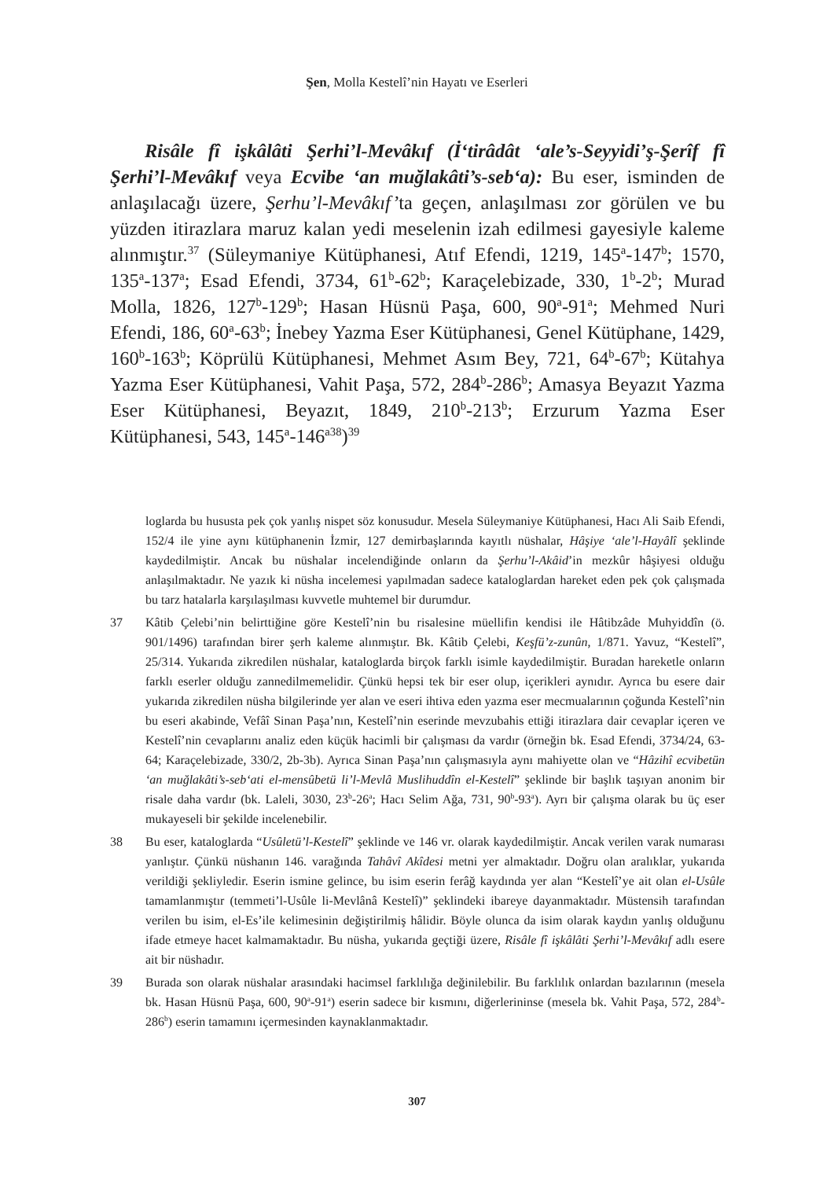Şen, Molla Kestelî’nin Hayatı ve Eserleri
Risâle fî işkâlâti Şerhi’l-Mevâkıf (İ‘tirâdât ‘ale’s-Seyyidi’ş-Şerîf fî Şerhi’l-Mevâkıf veya Ecvibe ‘an muğlakâti’s-seb‘a): Bu eser, isminden de anlaşılacağı üzere, Şerhu’l-Mevâkıf’ta geçen, anlaşılması zor görülen ve bu yüzden itirazlara maruz kalan yedi meselenin izah edilmesi gayesiyle kaleme alınmıştır.<sup>37</sup> (Süleymaniye Kütüphanesi, Atıf Efendi, 1219, 145<sup>a</sup>-147<sup>b</sup>; 1570, 135<sup>a</sup>-137<sup>a</sup>; Esad Efendi, 3734, 61<sup>b</sup>-62<sup>b</sup>; Karaçelebizade, 330, 1<sup>b</sup>-2<sup>b</sup>; Murad Molla, 1826, 127<sup>b</sup>-129<sup>b</sup>; Hasan Hüsnü Paşa, 600, 90<sup>a</sup>-91<sup>a</sup>; Mehmed Nuri Efendi, 186, 60<sup>a</sup>-63<sup>b</sup>; İnebey Yazma Eser Kütüphanesi, Genel Kütüphane, 1429, 160<sup>b</sup>-163<sup>b</sup>; Köprülü Kütüphanesi, Mehmet Asım Bey, 721, 64<sup>b</sup>-67<sup>b</sup>; Kütahya Yazma Eser Kütüphanesi, Vahit Paşa, 572, 284<sup>b</sup>-286<sup>b</sup>; Amasya Beyazıt Yazma Eser Kütüphanesi, Beyazıt, 1849, 210<sup>b</sup>-213<sup>b</sup>; Erzurum Yazma Eser Kütüphanesi, 543, 145<sup>a</sup>-146<sup>a38</sup>)<sup>39</sup>
loglarda bu hususta pek çok yanlış nispet söz konusudur. Mesela Süleymaniye Kütüphanesi, Hacı Ali Saib Efendi, 152/4 ile yine aynı kütüphanenin İzmir, 127 demirbaşlarında kayıtlı nüshalar, Hâşiye ‘ale’l-Hayâlî şeklinde kaydedilmiştir. Ancak bu nüshalar incelendiğinde onların da Şerhu’l-Akâid’in mezkûr hâşiyesi olduğu anlaşılmaktadır. Ne yazık ki nüsha incelemesi yapılmadan sadece kataloglardan hareket eden pek çok çalışmada bu tarz hatalarla karşılaşılması kuvvetle muhtemel bir durumdur.
37 Kâtib Çelebi’nin belirttiğine göre Kestelî’nin bu risalesine müellifin kendisi ile Hâtibzâde Muhyiddîn (ö. 901/1496) tarafından birer şerh kaleme alınmıştır. Bk. Kâtib Çelebi, Keşfü’z-zunûn, 1/871. Yavuz, “Kestelî”, 25/314. Yukarıda zikredilen nüshalar, kataloglarda birçok farklı isimle kaydedilmiştir. Buradan hareketle onların farklı eserler olduğu zannedilmemelidir. Çünkü hepsi tek bir eser olup, içerikleri aynıdır. Ayrıca bu esere dair yukarıda zikredilen nüsha bilgilerinde yer alan ve eseri ihtiva eden yazma eser mecmualarının çoğunda Kestelî’nin bu eseri akabinde, Vefâî Sinan Paşa’nın, Kestelî’nin eserinde mevzubahis ettiği itirazlara dair cevaplar içeren ve Kestelî’nin cevaplarını analiz eden küçük hacimli bir çalışması da vardır (örneğin bk. Esad Efendi, 3734/24, 63-64; Karaçelebizade, 330/2, 2b-3b). Ayrıca Sinan Paşa’nın çalışmasıyla aynı mahiyette olan ve “Hâzihî ecvibetün ‘an muğlakâti’s-seb‘ati el-mensûbetü li’l-Mevlâ Muslihuddîn el-Kestelî” şeklinde bir başlık taşıyan anonim bir risale daha vardır (bk. Laleli, 3030, 23<sup>b</sup>-26<sup>a</sup>; Hacı Selim Ağa, 731, 90<sup>b</sup>-93<sup>a</sup>). Ayrı bir çalışma olarak bu üç eser mukayeseli bir şekilde incelenebilir.
38 Bu eser, kataloglarda “Usûletü’l-Kestelî” şeklinde ve 146 vr. olarak kaydedilmiştir. Ancak verilen varak numarası yanlıştır. Çünkü nüshanın 146. varağında Tahâvî Akîdesi metni yer almaktadır. Doğru olan aralıklar, yukarıda verildiği şekliyledir. Eserin ismine gelince, bu isim eserin ferâğ kaydında yer alan “Kestelî’ye ait olan el-Usûle tamamlanmıştır (temmeti’l-Usûle li-Mevlânâ Kestelî)” şeklindeki ibareye dayanmaktadır. Müstensih tarafından verilen bu isim, el-Es’ile kelimesinin değiştirilmiş hâlidir. Böyle olunca da isim olarak kaydın yanlış olduğunu ifade etmeye hacet kalmamaktadır. Bu nüsha, yukarıda geçtiği üzere, Risâle fî işkâlâti Şerhi’l-Mevâkıf adlı esere ait bir nüshadır.
39 Burada son olarak nüshalar arasındaki hacimsel farklılığa değinilebilir. Bu farklılık onlardan bazılarının (mesela bk. Hasan Hüsnü Paşa, 600, 90<sup>a</sup>-91<sup>a</sup>) eserin sadece bir kısmını, diğerlerininse (mesela bk. Vahit Paşa, 572, 284<sup>b</sup>-286<sup>b</sup>) eserin tamamını içermesinden kaynaklanmaktadır.
307